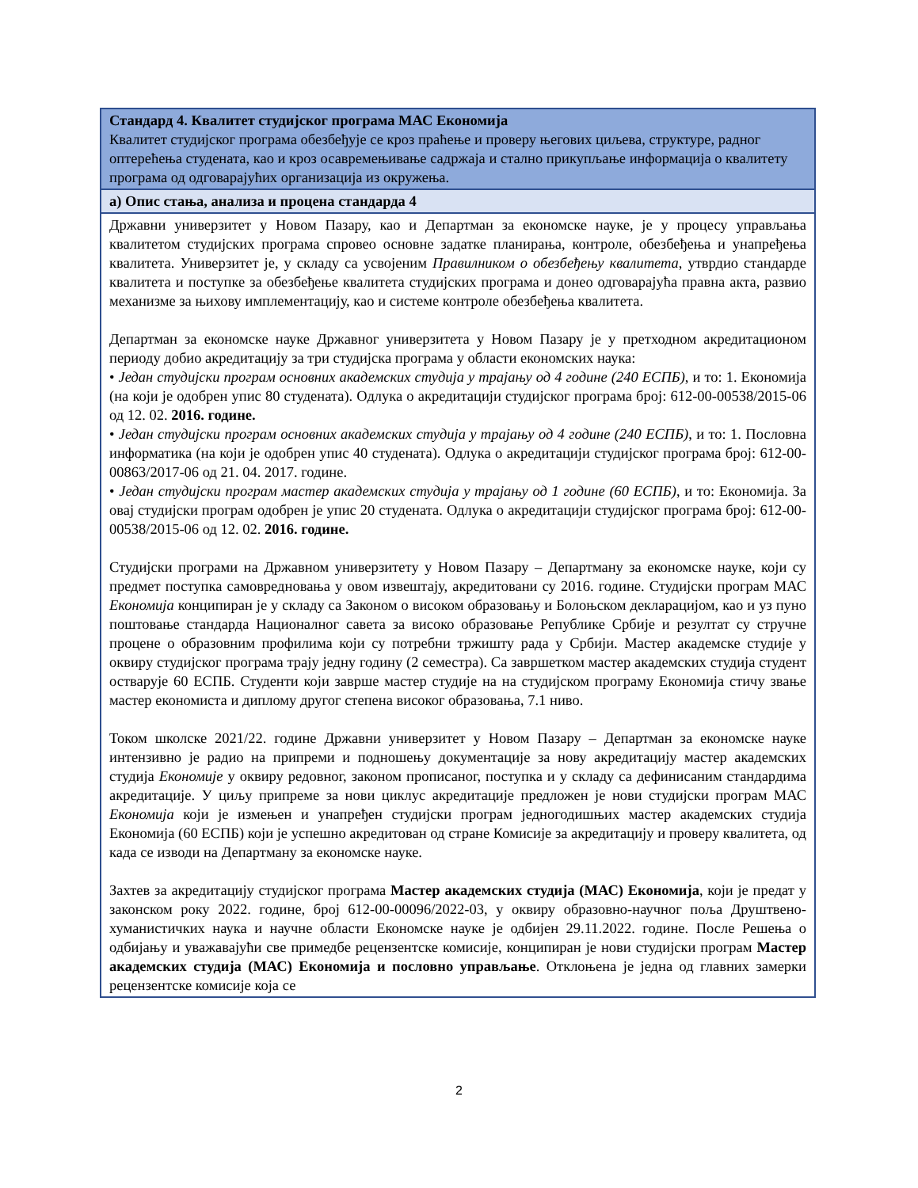| Стандард 4. Квалитет студијског програма МАС Економија Квалитет студијског програма обезбеђује се кроз праћење и проверу његових циљева, структуре, радног оптерећења студената, као и кроз осавремењивање садржаја и стално прикупљање информација о квалитету програма од одговарајућих организација из окружења. |
| а) Опис стања, анализа и процена стандарда 4 |
| Државни универзитет у Новом Пазару, као и Департман за економске науке, је у процесу управљања квалитетом студијских програма спровео основне задатке планирања, контроле, обезбеђења и унапређења квалитета. Универзитет је, у складу са усвојеним Правилником о обезбеђењу квалитета , утврдио стандарде квалитета и поступке за обезбеђење квалитета студијских програма и донео одговарајућа правна акта, развио механизме за њихову имплементацију, као и системе контроле обезбеђења квалитета. Департман за економске науке Државног универзитета у Новом Пазару је у претходном акредитационом периоду добио акредитацију за три студијска програма у области економских наука: • Један студијски програм основних академских студија у трајању од 4 године (240 ЕСПБ) , и то: 1. Економија (на који је одобрен упис 80 студената). Одлука о акредитацији студијског програма број: 612-00-00538/2015-06 од 12. 02. 2016. године. • Један студијски програм основних академских студија у трајању од 4 године (240 ЕСПБ) , и то: 1. Пословна информатика (на који је одобрен упис 40 студената). Одлука о акредитацији студијског програма број: 612-00-00863/2017-06 од 21. 04. 2017. године. • Један студијски програм мастер академских студија у трајању од 1 године (60 ЕСПБ) , и то: Економија. За овај студијски програм одобрен је упис 20 студената. Одлука о акредитацији студијског програма број: 612-00-00538/2015-06 од 12. 02. 2016. године. Студијски програми на Државном универзитету у Новом Пазару – Департману за економске науке, који су предмет поступка самовредновања у овом извештају, акредитовани су 2016. године. Студијски програм МАС Економија конципиран је у складу са Законом о високом образовању и Болоњском декларацијом, као и уз пуно поштовање стандарда Националног савета за високо образовање Републике Србије и резултат су стручне процене о образовним профилима који су потребни тржишту рада у Србији. Мастер академске студије у оквиру студијског програма трају једну годину (2 семестра). Са завршетком мастер академских студија студент остварује 60 ЕСПБ. Студенти који заврше мастер студије на на студијском програму Економија стичу звање мастер економиста и диплому другог степена високог образовања, 7.1 ниво. Током школске 2021/22. године Државни универзитет у Новом Пазару – Департман за економске науке интензивно је радио на припреми и подношењу документације за нову акредитацију мастер академских студија Економије у оквиру редовног, законом прописаног, поступка и у складу са дефинисаним стандардима акредитације. У циљу припреме за нови циклус акредитације предложен је нови студијски програм МАС Економија који је измењен и унапређен студијски програм једногодишњих мастер академских студија Економија (60 ЕСПБ) који је успешно акредитован од стране Комисије за акредитацију и проверу квалитета, од када се изводи на Департману за економске науке. Захтев за акредитацију студијског програма Мастер академских студија (МАС) Економија , који је предат у законском року 2022. године, број 612-00-00096/2022-03, у оквиру образовно-научног поља Друштвено-хуманистичких наука и научне области Економске науке је одбијен 29.11.2022. године. После Решења о одбијању и уважавајући све примедбе рецензентске комисије, конципиран је нови студијски програм Мастер академских студија (МАС) Економија и пословно управљање . Отклоњена је једна од главних замерки рецензентске комисије која се |
2